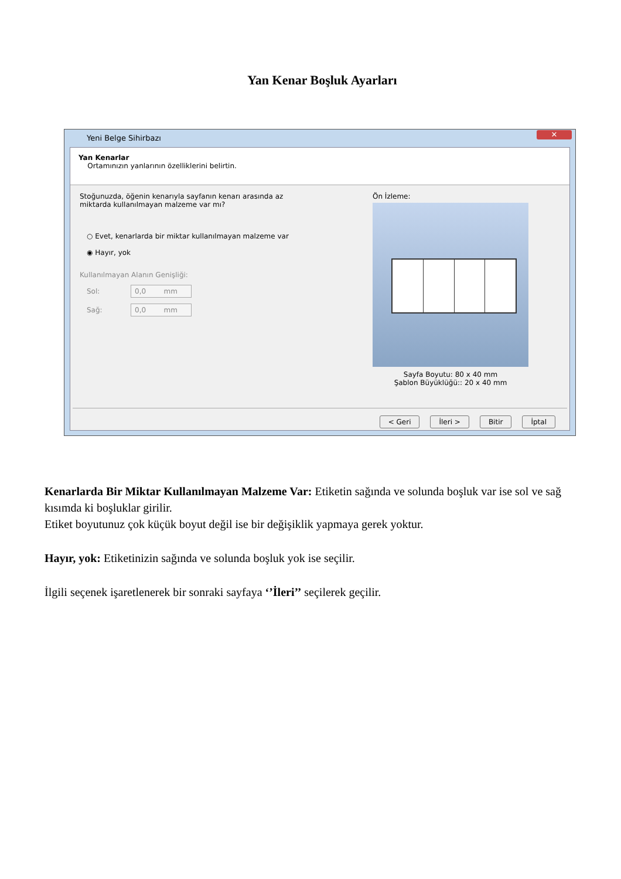Yan Kenar Boşluk Ayarları
Yeni Belge Sihirbazı ✕
Yan Kenarlar
Ortamınızın yanlarının özelliklerini belirtin.
Stoğunuzda, öğenin kenarıyla sayfanın kenarı arasında az
miktarda kullanılmayan malzeme var mı?
○ Evet, kenarlarda bir miktar kullanılmayan malzeme var
◉ Hayır, yok
Kullanılmayan Alanın Genişliği:
Sol:
0,0 mm
Sağ:
0,0 mm
Ön İzleme:
Sayfa Boyutu: 80 x 40 mm
Şablon Büyüklüğü:: 20 x 40 mm
< Geri İleri > Bitir İptal
Kenarlarda Bir Miktar Kullanılmayan Malzeme Var: Etiketin sağında ve solunda boşluk var ise sol ve sağ kısımda ki boşluklar girilir.
Etiket boyutunuz çok küçük boyut değil ise bir değişiklik yapmaya gerek yoktur.
Hayır, yok: Etiketinizin sağında ve solunda boşluk yok ise seçilir.
İlgili seçenek işaretlenerek bir sonraki sayfaya ‘’İleri’’ seçilerek geçilir.